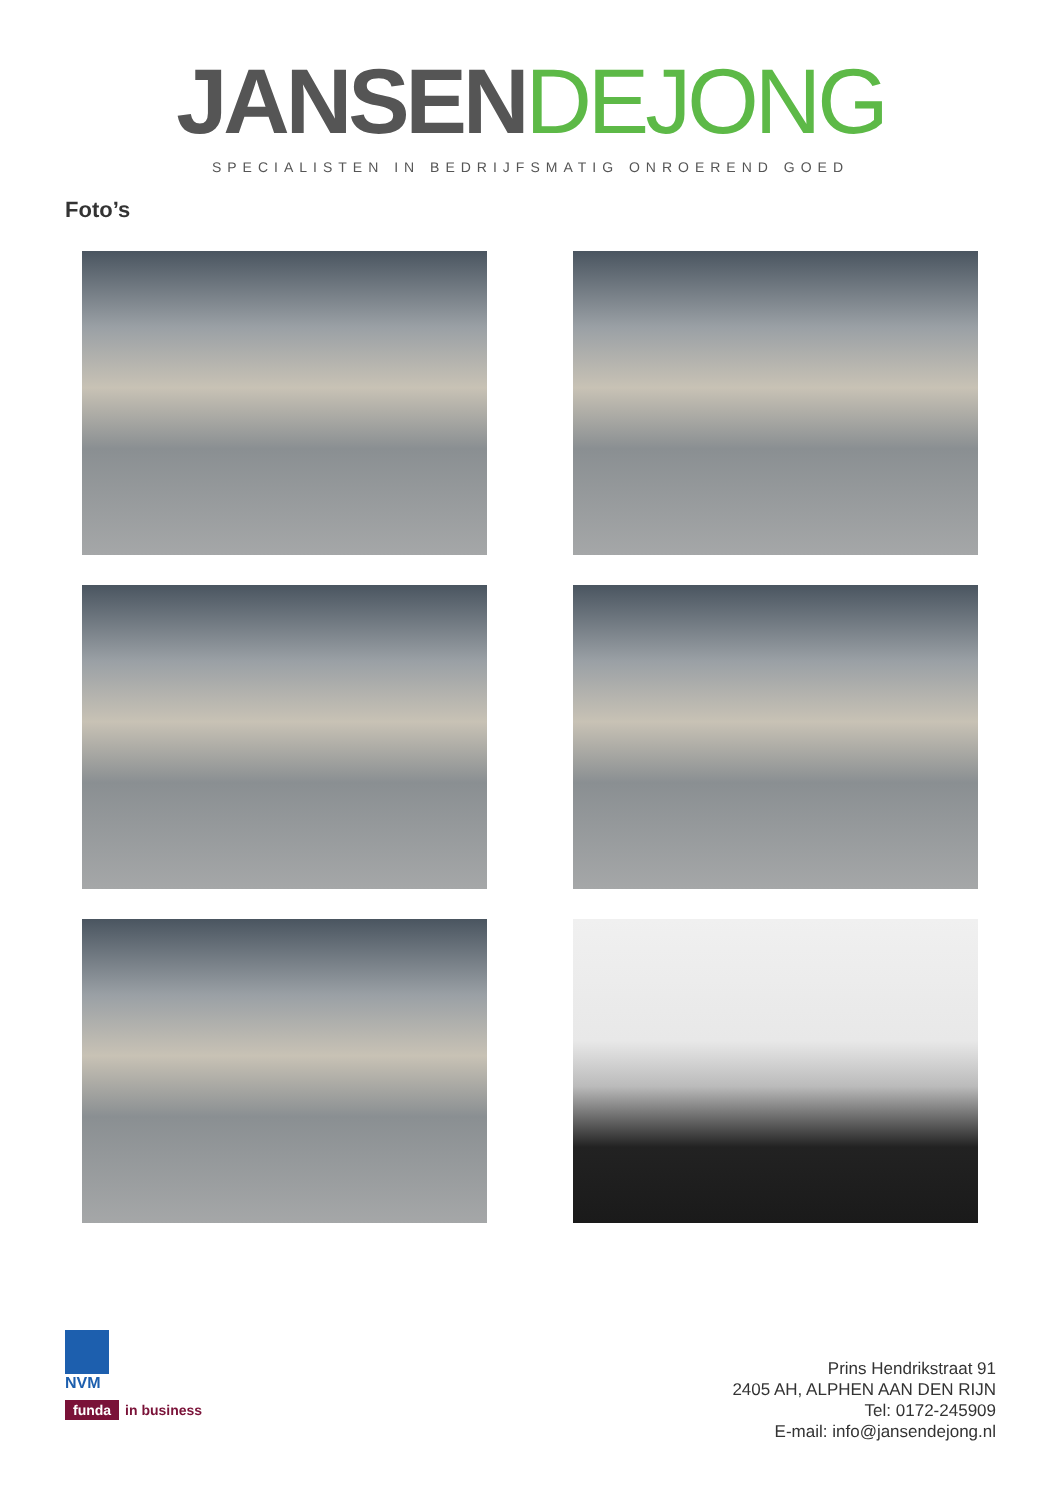JANSEN DEJONG
SPECIALISTEN IN BEDRIJFSMATIG ONROEREND GOED
Foto’s
NVM
funda in business
Prins Hendrikstraat 91
2405 AH, ALPHEN AAN DEN RIJN
Tel: 0172-245909
E-mail: info@jansendejong.nl